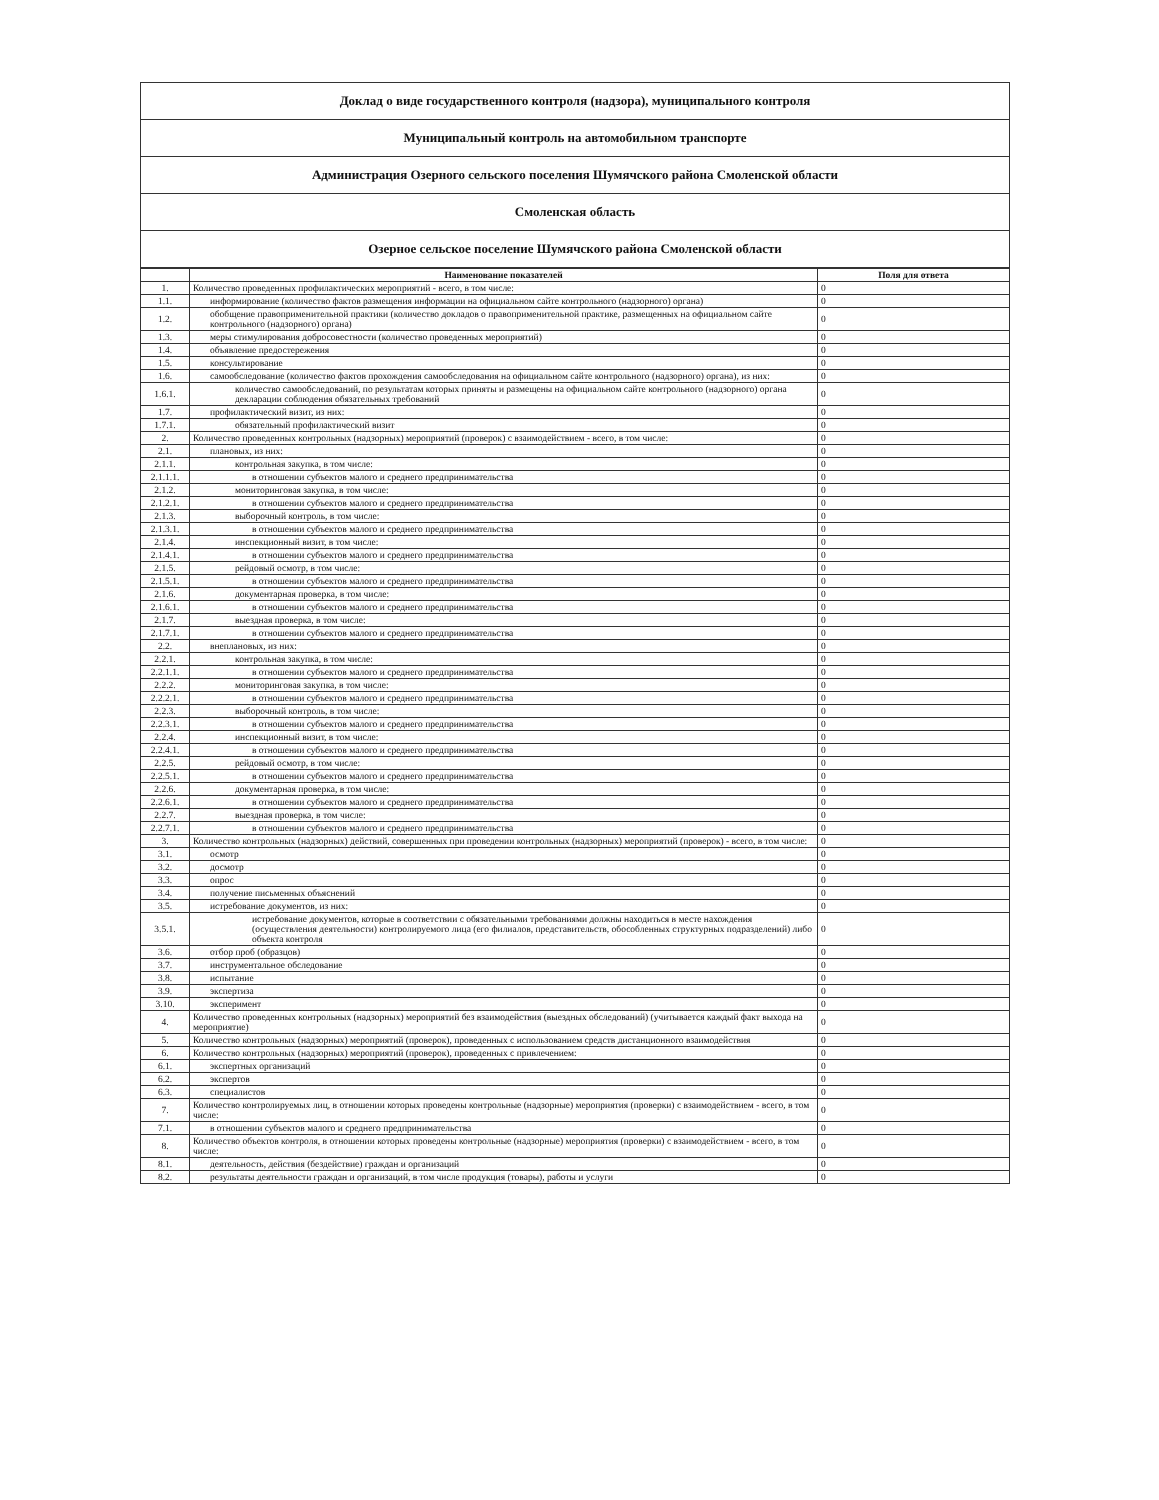| Доклад о виде государственного контроля (надзора), муниципального контроля |
| Муниципальный контроль на автомобильном транспорте |
| Администрация Озерного сельского поселения Шумячского района Смоленской области |
| Смоленская область |
| Озерное сельское поселение Шумячского района Смоленской области |
| | Наименование показателей | Поля для ответа |
| --- | --- | --- |
| 1. | Количество проведенных профилактических мероприятий - всего, в том числе: | 0 |
| 1.1. | информирование (количество фактов размещения информации на официальном сайте контрольного (надзорного) органа) | 0 |
| 1.2. | обобщение правоприменительной практики (количество докладов о правоприменительной практике, размещенных на официальном сайте контрольного (надзорного) органа) | 0 |
| 1.3. | меры стимулирования добросовестности (количество проведенных мероприятий) | 0 |
| 1.4. | объявление предостережения | 0 |
| 1.5. | консультирование | 0 |
| 1.6. | самообследование (количество фактов прохождения самообследования на официальном сайте контрольного (надзорного) органа), из них: | 0 |
| 1.6.1. | количество самообследований, по результатам которых приняты и размещены на официальном сайте контрольного (надзорного) органа декларации соблюдения обязательных требований | 0 |
| 1.7. | профилактический визит, из них: | 0 |
| 1.7.1. | обязательный профилактический визит | 0 |
| 2. | Количество проведенных контрольных (надзорных) мероприятий (проверок) с взаимодействием - всего, в том числе: | 0 |
| 2.1. | плановых, из них: | 0 |
| 2.1.1. | контрольная закупка, в том числе: | 0 |
| 2.1.1.1. | в отношении субъектов малого и среднего предпринимательства | 0 |
| 2.1.2. | мониторинговая закупка, в том числе: | 0 |
| 2.1.2.1. | в отношении субъектов малого и среднего предпринимательства | 0 |
| 2.1.3. | выборочный контроль, в том числе: | 0 |
| 2.1.3.1. | в отношении субъектов малого и среднего предпринимательства | 0 |
| 2.1.4. | инспекционный визит, в том числе: | 0 |
| 2.1.4.1. | в отношении субъектов малого и среднего предпринимательства | 0 |
| 2.1.5. | рейдовый осмотр, в том числе: | 0 |
| 2.1.5.1. | в отношении субъектов малого и среднего предпринимательства | 0 |
| 2.1.6. | документарная проверка, в том числе: | 0 |
| 2.1.6.1. | в отношении субъектов малого и среднего предпринимательства | 0 |
| 2.1.7. | выездная проверка, в том числе: | 0 |
| 2.1.7.1. | в отношении субъектов малого и среднего предпринимательства | 0 |
| 2.2. | внеплановых, из них: | 0 |
| 2.2.1. | контрольная закупка, в том числе: | 0 |
| 2.2.1.1. | в отношении субъектов малого и среднего предпринимательства | 0 |
| 2.2.2. | мониторинговая закупка, в том числе: | 0 |
| 2.2.2.1. | в отношении субъектов малого и среднего предпринимательства | 0 |
| 2.2.3. | выборочный контроль, в том числе: | 0 |
| 2.2.3.1. | в отношении субъектов малого и среднего предпринимательства | 0 |
| 2.2.4. | инспекционный визит, в том числе: | 0 |
| 2.2.4.1. | в отношении субъектов малого и среднего предпринимательства | 0 |
| 2.2.5. | рейдовый осмотр, в том числе: | 0 |
| 2.2.5.1. | в отношении субъектов малого и среднего предпринимательства | 0 |
| 2.2.6. | документарная проверка, в том числе: | 0 |
| 2.2.6.1. | в отношении субъектов малого и среднего предпринимательства | 0 |
| 2.2.7. | выездная проверка, в том числе: | 0 |
| 2.2.7.1. | в отношении субъектов малого и среднего предпринимательства | 0 |
| 3. | Количество контрольных (надзорных) действий, совершенных при проведении контрольных (надзорных) мероприятий (проверок) - всего, в том числе: | 0 |
| 3.1. | осмотр | 0 |
| 3.2. | досмотр | 0 |
| 3.3. | опрос | 0 |
| 3.4. | получение письменных объяснений | 0 |
| 3.5. | истребование документов, из них: | 0 |
| 3.5.1. | истребование документов, которые в соответствии с обязательными требованиями должны находиться в месте нахождения (осуществления деятельности) контролируемого лица (его филиалов, представительств, обособленных структурных подразделений) либо объекта контроля | 0 |
| 3.6. | отбор проб (образцов) | 0 |
| 3.7. | инструментальное обследование | 0 |
| 3.8. | испытание | 0 |
| 3.9. | экспертиза | 0 |
| 3.10. | эксперимент | 0 |
| 4. | Количество проведенных контрольных (надзорных) мероприятий без взаимодействия (выездных обследований) (учитывается каждый факт выхода на мероприятие) | 0 |
| 5. | Количество контрольных (надзорных) мероприятий (проверок), проведенных с использованием средств дистанционного взаимодействия | 0 |
| 6. | Количество контрольных (надзорных) мероприятий (проверок), проведенных с привлечением: | 0 |
| 6.1. | экспертных организаций | 0 |
| 6.2. | экспертов | 0 |
| 6.3. | специалистов | 0 |
| 7. | Количество контролируемых лиц, в отношении которых проведены контрольные (надзорные) мероприятия (проверки) с взаимодействием - всего, в том числе: | 0 |
| 7.1. | в отношении субъектов малого и среднего предпринимательства | 0 |
| 8. | Количество объектов контроля, в отношении которых проведены контрольные (надзорные) мероприятия (проверки) с взаимодействием - всего, в том числе: | 0 |
| 8.1. | деятельность, действия (бездействие) граждан и организаций | 0 |
| 8.2. | результаты деятельности граждан и организаций, в том числе продукция (товары), работы и услуги | 0 |